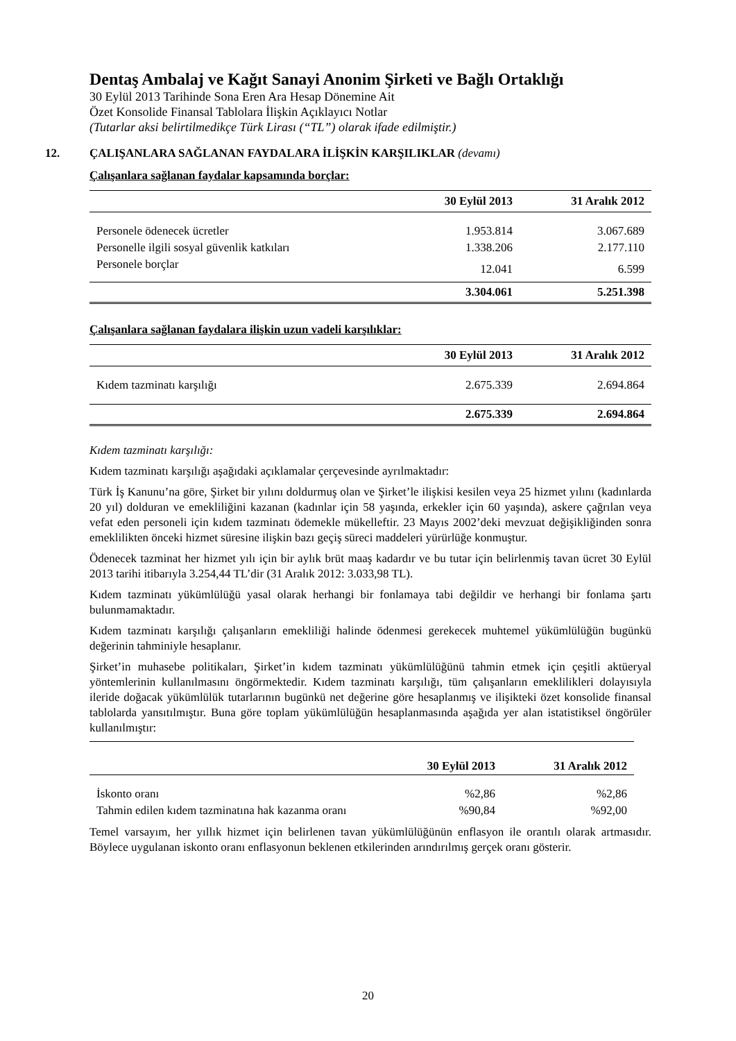Dentaş Ambalaj ve Kağıt Sanayi Anonim Şirketi ve Bağlı Ortaklığı
30 Eylül 2013 Tarihinde Sona Eren Ara Hesap Dönemine Ait
Özet Konsolide Finansal Tablolara İlişkin Açıklayıcı Notlar
(Tutarlar aksi belirtilmedikçe Türk Lirası (“TL”) olarak ifade edilmiştir.)
12. ÇALIŞANLARA SAĞLANAN FAYDALARA İLİŞKİN KARŞILIKLAR (devamı)
Çalışanlara sağlanan faydalar kapsamında borçlar:
| | 30 Eylül 2013 | 31 Aralık 2012 |
| --- | --- | --- |
| Personele ödenecek ücretler | 1.953.814 | 3.067.689 |
| Personelle ilgili sosyal güvenlik katkıları | 1.338.206 | 2.177.110 |
| Personele borçlar | 12.041 | 6.599 |
| | 3.304.061 | 5.251.398 |
Çalışanlara sağlanan faydalara ilişkin uzun vadeli karşılıklar:
| | 30 Eylül 2013 | 31 Aralık 2012 |
| --- | --- | --- |
| Kıdem tazminatı karşılığı | 2.675.339 | 2.694.864 |
| | 2.675.339 | 2.694.864 |
Kıdem tazminatı karşılığı:
Kıdem tazminatı karşılığı aşağıdaki açıklamalar çerçevesinde ayrılmaktadır:
Türk İş Kanunu’na göre, Şirket bir yılını doldurmuş olan ve Şirket’le ilişkisi kesilen veya 25 hizmet yılını (kadınlarda 20 yıl) dolduran ve emekliliğini kazanan (kadınlar için 58 yaşında, erkekler için 60 yaşında), askere çağrılan veya vefat eden personeli için kıdem tazminatı ödemekle mükelleftir. 23 Mayıs 2002’deki mevzuat değişikliğinden sonra emeklilikten önceki hizmet süresine ilişkin bazı geçiş süreci maddeleri yürürlüğe konmuştur.
Ödenecek tazminat her hizmet yılı için bir aylık brüt maaş kadardır ve bu tutar için belirlenmiş tavan ücret 30 Eylül 2013 tarihi itibarıyla 3.254,44 TL’dir (31 Aralık 2012: 3.033,98 TL).
Kıdem tazminatı yükümlülüğü yasal olarak herhangi bir fonlamaya tabi değildir ve herhangi bir fonlama şartı bulunmamaktadır.
Kıdem tazminatı karşılığı çalışanların emekliliği halinde ödenmesi gerekecek muhtemel yükümlülüğün bugünkü değerinin tahminiyle hesaplanır.
Şirket’in muhasebe politikaları, Şirket’in kıdem tazminatı yükümlülüğünü tahmin etmek için çeşitli aktüeryal yöntemlerinin kullanılmasını öngörmektedir. Kıdem tazminatı karşılığı, tüm çalışanların emeklilikleri dolayısıyla ileride doğacak yükümlülük tutarlarının bugünkü net değerine göre hesaplanmış ve ilişikteki özet konsolide finansal tablolarda yansıtılmıştır. Buna göre toplam yükümlülüğün hesaplanmasında aşağıda yer alan istatistiksel öngörüler kullanılmıştır:
| | 30 Eylül 2013 | 31 Aralık 2012 |
| --- | --- | --- |
| İskonto oranı | %2,86 | %2,86 |
| Tahmin edilen kıdem tazminatına hak kazanma oranı | %90,84 | %92,00 |
Temel varsayım, her yıllık hizmet için belirlenen tavan yükümlülüğünün enflasyon ile orantılı olarak artmasıdır. Böylece uygulanan iskonto oranı enflasyonun beklenen etkilerinden arındırılmış gerçek oranı gösterir.
20